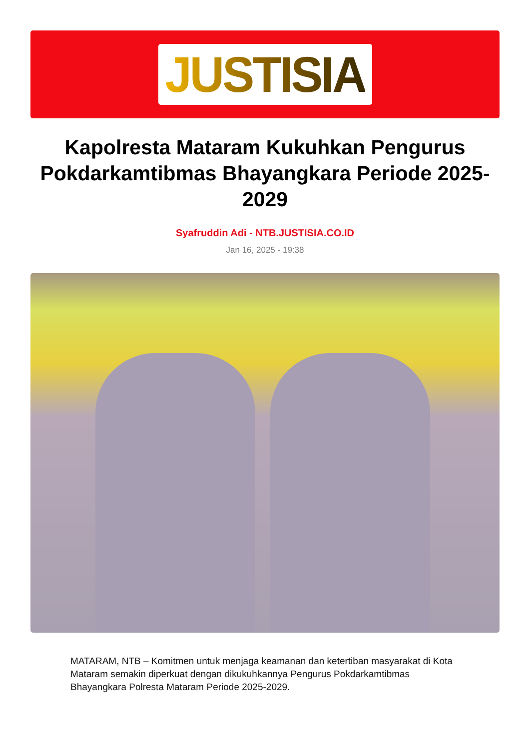JUSTISIA
Kapolresta Mataram Kukuhkan Pengurus Pokdarkamtibmas Bhayangkara Periode 2025-2029
Syafruddin Adi - NTB.JUSTISIA.CO.ID
Jan 16, 2025 - 19:38
MATARAM, NTB – Komitmen untuk menjaga keamanan dan ketertiban masyarakat di Kota Mataram semakin diperkuat dengan dikukuhkannya Pengurus Pokdarkamtibmas Bhayangkara Polresta Mataram Periode 2025-2029.